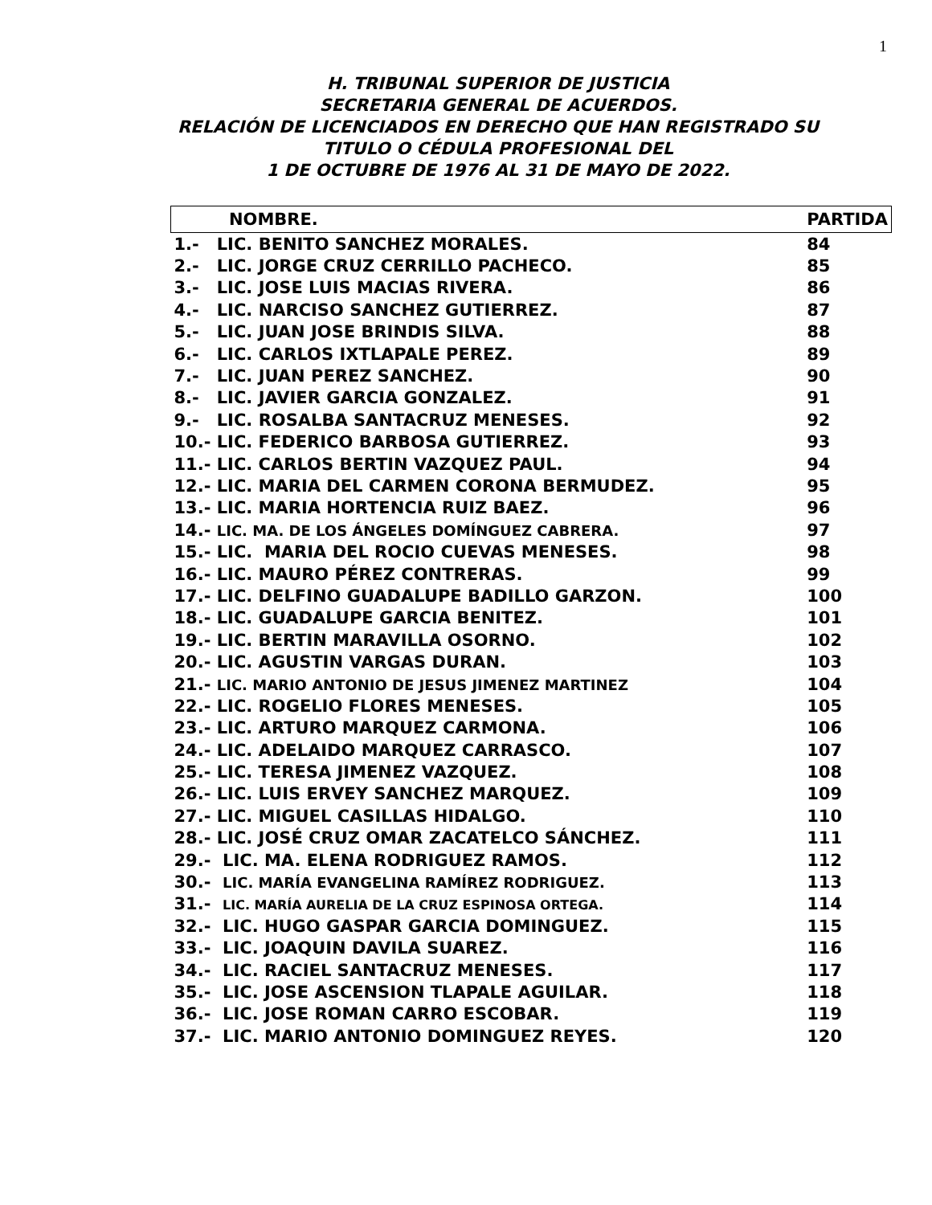1
H. TRIBUNAL SUPERIOR DE JUSTICIA
SECRETARIA GENERAL DE ACUERDOS.
RELACIÓN DE LICENCIADOS EN DERECHO QUE HAN REGISTRADO SU
TITULO O CÉDULA PROFESIONAL DEL
1 DE OCTUBRE DE 1976 AL 31 DE MAYO DE 2022.
| NOMBRE. | PARTIDA |
| --- | --- |
| 1.- LIC. BENITO SANCHEZ MORALES. | 84 |
| 2.- LIC. JORGE CRUZ CERRILLO PACHECO. | 85 |
| 3.- LIC. JOSE LUIS MACIAS RIVERA. | 86 |
| 4.- LIC. NARCISO SANCHEZ GUTIERREZ. | 87 |
| 5.- LIC. JUAN JOSE BRINDIS SILVA. | 88 |
| 6.- LIC. CARLOS IXTLAPALE PEREZ. | 89 |
| 7.- LIC. JUAN PEREZ SANCHEZ. | 90 |
| 8.- LIC. JAVIER GARCIA GONZALEZ. | 91 |
| 9.- LIC. ROSALBA SANTACRUZ MENESES. | 92 |
| 10.- LIC. FEDERICO BARBOSA GUTIERREZ. | 93 |
| 11.- LIC. CARLOS BERTIN VAZQUEZ PAUL. | 94 |
| 12.- LIC. MARIA DEL CARMEN CORONA BERMUDEZ. | 95 |
| 13.- LIC. MARIA HORTENCIA RUIZ BAEZ. | 96 |
| 14.- LIC. MA. DE LOS ÁNGELES DOMÍNGUEZ CABRERA. | 97 |
| 15.- LIC. MARIA DEL ROCIO CUEVAS MENESES. | 98 |
| 16.- LIC. MAURO PÉREZ CONTRERAS. | 99 |
| 17.- LIC. DELFINO GUADALUPE BADILLO GARZON. | 100 |
| 18.- LIC. GUADALUPE GARCIA BENITEZ. | 101 |
| 19.- LIC. BERTIN MARAVILLA OSORNO. | 102 |
| 20.- LIC. AGUSTIN VARGAS DURAN. | 103 |
| 21.- LIC. MARIO ANTONIO DE JESUS JIMENEZ MARTINEZ | 104 |
| 22.- LIC. ROGELIO FLORES MENESES. | 105 |
| 23.- LIC. ARTURO MARQUEZ CARMONA. | 106 |
| 24.- LIC. ADELAIDO MARQUEZ CARRASCO. | 107 |
| 25.- LIC. TERESA JIMENEZ VAZQUEZ. | 108 |
| 26.- LIC. LUIS ERVEY SANCHEZ MARQUEZ. | 109 |
| 27.- LIC. MIGUEL CASILLAS HIDALGO. | 110 |
| 28.- LIC. JOSÉ CRUZ OMAR ZACATELCO SÁNCHEZ. | 111 |
| 29.- LIC. MA. ELENA RODRIGUEZ RAMOS. | 112 |
| 30.- LIC. MARÍA EVANGELINA RAMÍREZ RODRIGUEZ. | 113 |
| 31.- LIC. MARÍA AURELIA DE LA CRUZ ESPINOSA ORTEGA. | 114 |
| 32.- LIC. HUGO GASPAR GARCIA DOMINGUEZ. | 115 |
| 33.- LIC. JOAQUIN DAVILA SUAREZ. | 116 |
| 34.- LIC. RACIEL SANTACRUZ MENESES. | 117 |
| 35.- LIC. JOSE ASCENSION TLAPALE AGUILAR. | 118 |
| 36.- LIC. JOSE ROMAN CARRO ESCOBAR. | 119 |
| 37.- LIC. MARIO ANTONIO DOMINGUEZ REYES. | 120 |